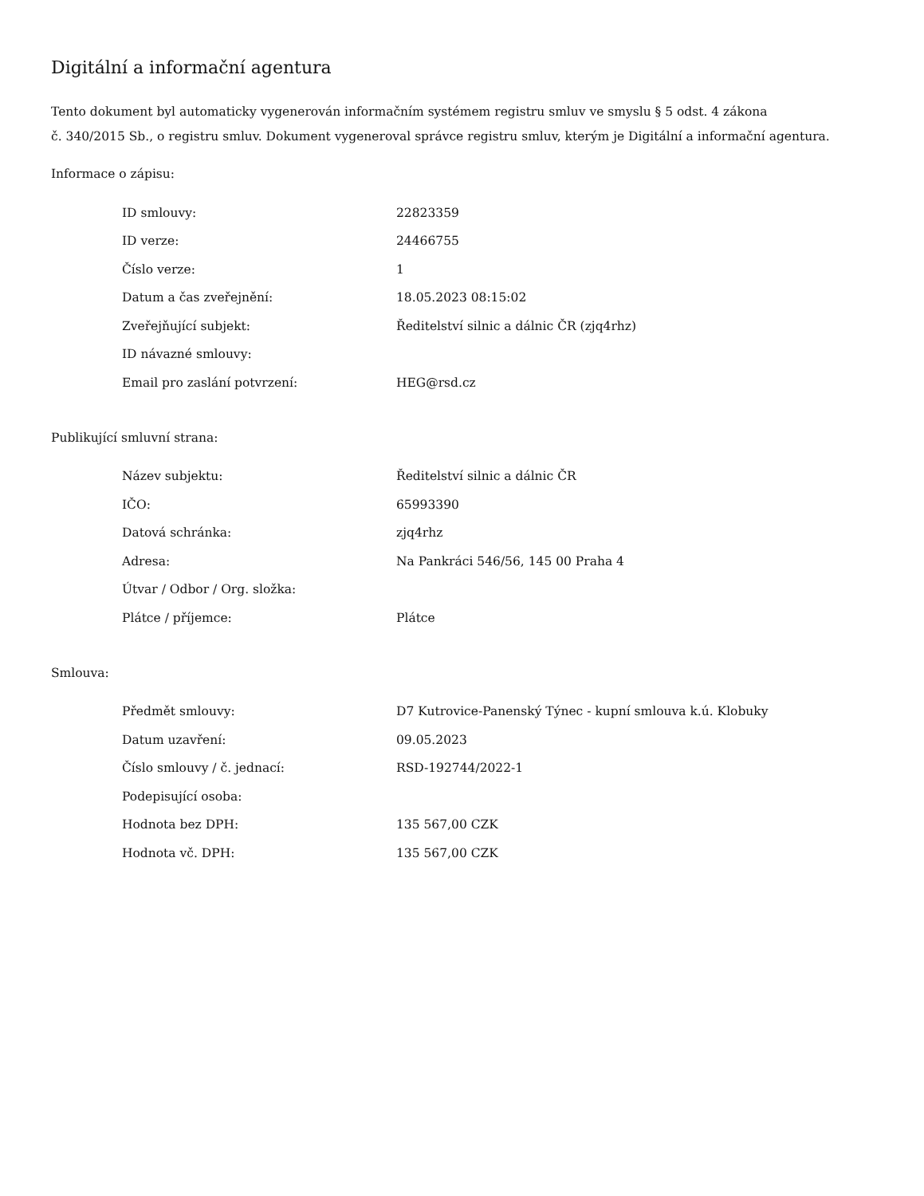Digitální a informační agentura
Tento dokument byl automaticky vygenerován informačním systémem registru smluv ve smyslu § 5 odst. 4 zákona
č. 340/2015 Sb., o registru smluv. Dokument vygeneroval správce registru smluv, kterým je Digitální a informační agentura.
Informace o zápisu:
| ID smlouvy: | 22823359 |
| ID verze: | 24466755 |
| Číslo verze: | 1 |
| Datum a čas zveřejnění: | 18.05.2023 08:15:02 |
| Zveřejňující subjekt: | Ředitelství silnic a dálnic ČR (zjq4rhz) |
| ID návazné smlouvy: | |
| Email pro zaslání potvrzení: | HEG@rsd.cz |
Publikující smluvní strana:
| Název subjektu: | Ředitelství silnic a dálnic ČR |
| IČO: | 65993390 |
| Datová schránka: | zjq4rhz |
| Adresa: | Na Pankráci 546/56, 145 00 Praha 4 |
| Útvar / Odbor / Org. složka: | |
| Plátce / příjemce: | Plátce |
Smlouva:
| Předmět smlouvy: | D7 Kutrovice-Panenský Týnec - kupní smlouva k.ú. Klobuky |
| Datum uzavření: | 09.05.2023 |
| Číslo smlouvy / č. jednací: | RSD-192744/2022-1 |
| Podepisující osoba: | |
| Hodnota bez DPH: | 135 567,00 CZK |
| Hodnota vč. DPH: | 135 567,00 CZK |